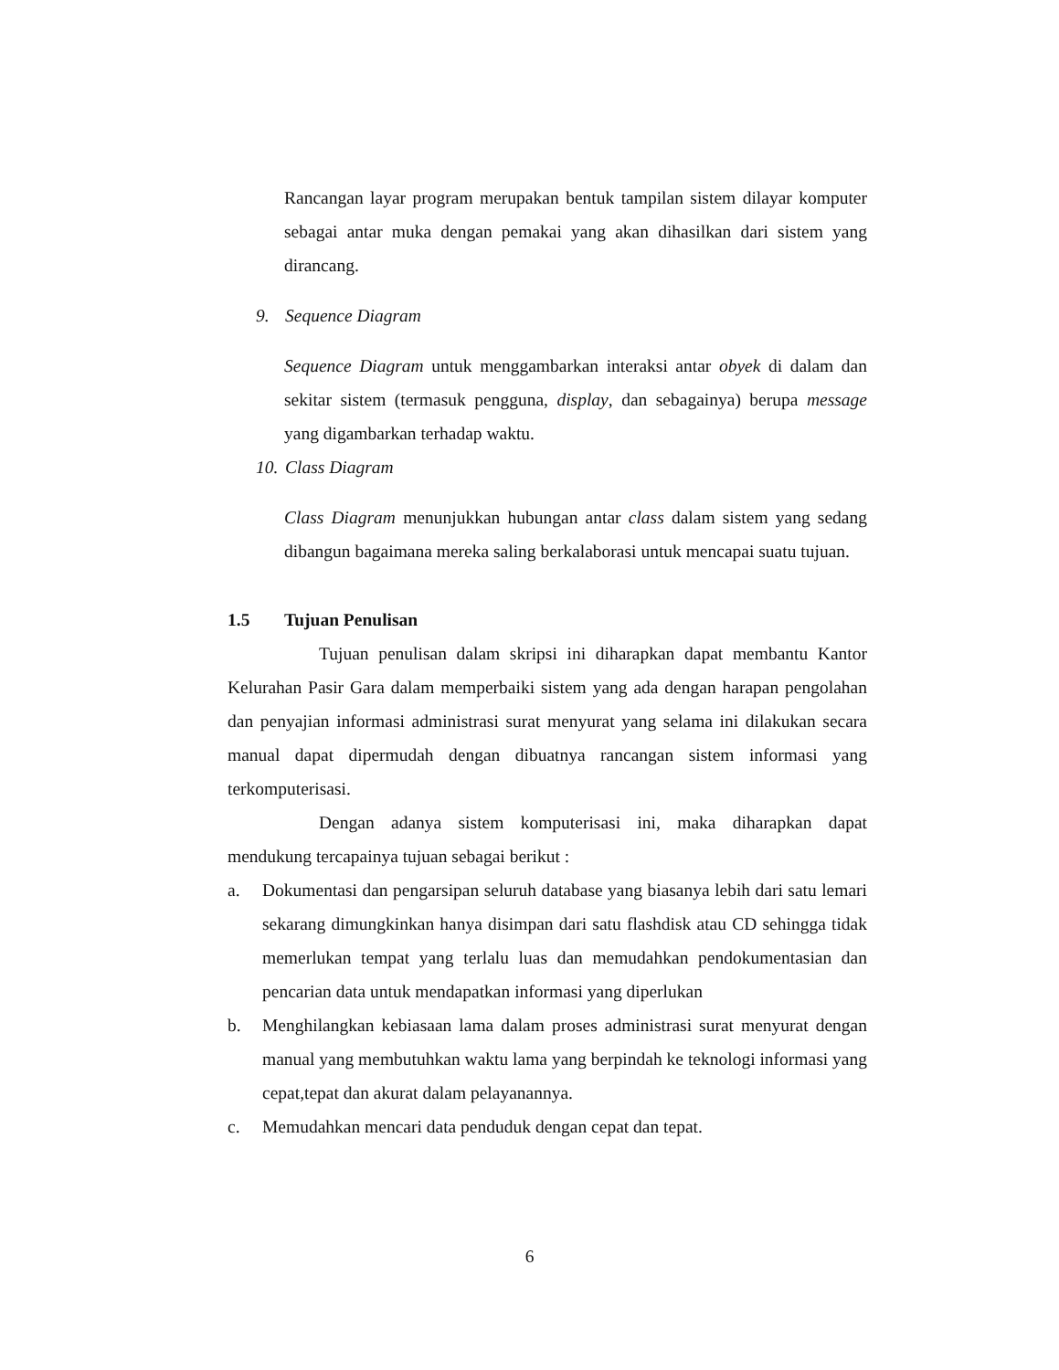Rancangan layar program merupakan bentuk tampilan sistem dilayar komputer sebagai antar muka dengan pemakai yang akan dihasilkan dari sistem yang dirancang.
9. Sequence Diagram
Sequence Diagram untuk menggambarkan interaksi antar obyek di dalam dan sekitar sistem (termasuk pengguna, display, dan sebagainya) berupa message yang digambarkan terhadap waktu.
10. Class Diagram
Class Diagram menunjukkan hubungan antar class dalam sistem yang sedang dibangun bagaimana mereka saling berkalaborasi untuk mencapai suatu tujuan.
1.5 Tujuan Penulisan
Tujuan penulisan dalam skripsi ini diharapkan dapat membantu Kantor Kelurahan Pasir Gara dalam memperbaiki sistem yang ada dengan harapan pengolahan dan penyajian informasi administrasi surat menyurat yang selama ini dilakukan secara manual dapat dipermudah dengan dibuatnya rancangan sistem informasi yang terkomputerisasi.
Dengan adanya sistem komputerisasi ini, maka diharapkan dapat mendukung tercapainya tujuan sebagai berikut :
a.
Dokumentasi dan pengarsipan seluruh database yang biasanya lebih dari satu lemari sekarang dimungkinkan hanya disimpan dari satu flashdisk atau CD sehingga tidak memerlukan tempat yang terlalu luas dan memudahkan pendokumentasian dan pencarian data untuk mendapatkan informasi yang diperlukan
b.
Menghilangkan kebiasaan lama dalam proses administrasi surat menyurat dengan manual yang membutuhkan waktu lama yang berpindah ke teknologi informasi yang cepat,tepat dan akurat dalam pelayanannya.
c.
Memudahkan mencari data penduduk dengan cepat dan tepat.
6